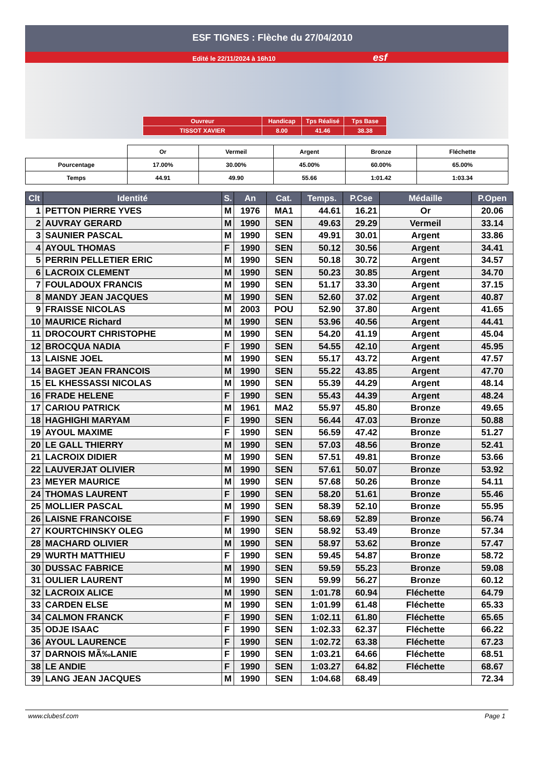ESF TIGNES : Flèche du 27/04/2010
Edité le 22/11/2024 à 16h10 esf
| Ouvreur | Handicap | Tps Réalisé | Tps Base |
| TISSOT XAVIER | 8.00 | 41.46 | 38.38 |
| | Or | Vermeil | Argent | Bronze | Fléchette |
| Pourcentage | 17.00% | 30.00% | 45.00% | 60.00% | 65.00% |
| Temps | 44.91 | 49.90 | 55.66 | 1:01.42 | 1:03.34 |
| Clt | Identité | S. | An | Cat. | Temps. | P.Cse | Médaille | P.Open |
| --- | --- | --- | --- | --- | --- | --- | --- | --- |
| 1 | PETTON PIERRE YVES | M | 1976 | MA1 | 44.61 | 16.21 | Or | 20.06 |
| 2 | AUVRAY GERARD | M | 1990 | SEN | 49.63 | 29.29 | Vermeil | 33.14 |
| 3 | SAUNIER PASCAL | M | 1990 | SEN | 49.91 | 30.01 | Argent | 33.86 |
| 4 | AYOUL THOMAS | F | 1990 | SEN | 50.12 | 30.56 | Argent | 34.41 |
| 5 | PERRIN PELLETIER ERIC | M | 1990 | SEN | 50.18 | 30.72 | Argent | 34.57 |
| 6 | LACROIX CLEMENT | M | 1990 | SEN | 50.23 | 30.85 | Argent | 34.70 |
| 7 | FOULADOUX FRANCIS | M | 1990 | SEN | 51.17 | 33.30 | Argent | 37.15 |
| 8 | MANDY JEAN JACQUES | M | 1990 | SEN | 52.60 | 37.02 | Argent | 40.87 |
| 9 | FRAISSE NICOLAS | M | 2003 | POU | 52.90 | 37.80 | Argent | 41.65 |
| 10 | MAURICE Richard | M | 1990 | SEN | 53.96 | 40.56 | Argent | 44.41 |
| 11 | DROCOURT CHRISTOPHE | M | 1990 | SEN | 54.20 | 41.19 | Argent | 45.04 |
| 12 | BROCQUA NADIA | F | 1990 | SEN | 54.55 | 42.10 | Argent | 45.95 |
| 13 | LAISNE JOEL | M | 1990 | SEN | 55.17 | 43.72 | Argent | 47.57 |
| 14 | BAGET JEAN FRANCOIS | M | 1990 | SEN | 55.22 | 43.85 | Argent | 47.70 |
| 15 | EL KHESSASSI NICOLAS | M | 1990 | SEN | 55.39 | 44.29 | Argent | 48.14 |
| 16 | FRADE HELENE | F | 1990 | SEN | 55.43 | 44.39 | Argent | 48.24 |
| 17 | CARIOU PATRICK | M | 1961 | MA2 | 55.97 | 45.80 | Bronze | 49.65 |
| 18 | HAGHIGHI MARYAM | F | 1990 | SEN | 56.44 | 47.03 | Bronze | 50.88 |
| 19 | AYOUL MAXIME | F | 1990 | SEN | 56.59 | 47.42 | Bronze | 51.27 |
| 20 | LE GALL THIERRY | M | 1990 | SEN | 57.03 | 48.56 | Bronze | 52.41 |
| 21 | LACROIX DIDIER | M | 1990 | SEN | 57.51 | 49.81 | Bronze | 53.66 |
| 22 | LAUVERJAT OLIVIER | M | 1990 | SEN | 57.61 | 50.07 | Bronze | 53.92 |
| 23 | MEYER MAURICE | M | 1990 | SEN | 57.68 | 50.26 | Bronze | 54.11 |
| 24 | THOMAS LAURENT | F | 1990 | SEN | 58.20 | 51.61 | Bronze | 55.46 |
| 25 | MOLLIER PASCAL | M | 1990 | SEN | 58.39 | 52.10 | Bronze | 55.95 |
| 26 | LAISNE FRANCOISE | F | 1990 | SEN | 58.69 | 52.89 | Bronze | 56.74 |
| 27 | KOURTCHINSKY OLEG | M | 1990 | SEN | 58.92 | 53.49 | Bronze | 57.34 |
| 28 | MACHARD OLIVIER | M | 1990 | SEN | 58.97 | 53.62 | Bronze | 57.47 |
| 29 | WURTH MATTHIEU | F | 1990 | SEN | 59.45 | 54.87 | Bronze | 58.72 |
| 30 | DUSSAC FABRICE | M | 1990 | SEN | 59.59 | 55.23 | Bronze | 59.08 |
| 31 | OULIER LAURENT | M | 1990 | SEN | 59.99 | 56.27 | Bronze | 60.12 |
| 32 | LACROIX ALICE | M | 1990 | SEN | 1:01.78 | 60.94 | Fléchette | 64.79 |
| 33 | CARDEN ELSE | M | 1990 | SEN | 1:01.99 | 61.48 | Fléchette | 65.33 |
| 34 | CALMON FRANCK | F | 1990 | SEN | 1:02.11 | 61.80 | Fléchette | 65.65 |
| 35 | ODJE ISAAC | F | 1990 | SEN | 1:02.33 | 62.37 | Fléchette | 66.22 |
| 36 | AYOUL LAURENCE | F | 1990 | SEN | 1:02.72 | 63.38 | Fléchette | 67.23 |
| 37 | DARNOIS MÃ‰LANIE | F | 1990 | SEN | 1:03.21 | 64.66 | Fléchette | 68.51 |
| 38 | LE ANDIE | F | 1990 | SEN | 1:03.27 | 64.82 | Fléchette | 68.67 |
| 39 | LANG JEAN JACQUES | M | 1990 | SEN | 1:04.68 | 68.49 | | 72.34 |
www.clubesf.com Page 1